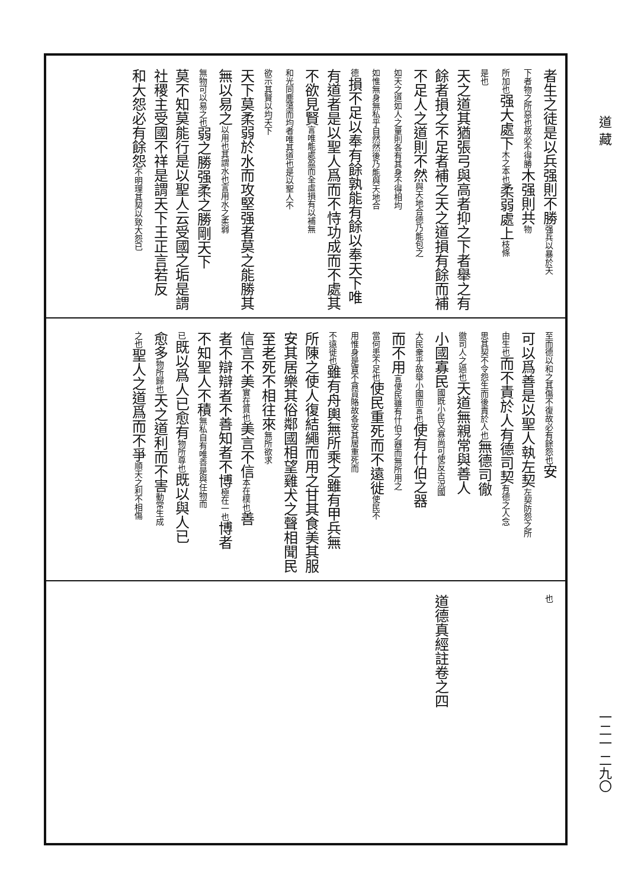道 藏
一二一 二九〇
者生之徒是以兵强則不勝强兵以暴於天
下者物之所惡也故必不得勝木强則共物
所加也强大處下木之本也柔弱處上枝條
是也
天之道其猶張弓與高者抑之下者舉之有
餘者損之不足者補之天之道損有餘而補
不足人之道則不然與天地合德乃能包之
如天之道如人之量則各有其身不得相均
如惟無身無私乎自然然後乃能與天地合
德損不足以奉有餘孰能有餘以奉天下唯
有道者是以聖人爲而不恃功成而不處其
不欲見賢言唯能處盈而全虛損有以補無
和光同塵蕩而均者唯其道也是以聖人不
欲示其賢以均天下
天下莫柔弱於水而攻堅强者莫之能勝其
無以易之以用也其謂水也言用水之柔弱
無物可以易之也弱之勝强柔之勝剛天下
莫不知莫能行是以聖人云受國之垢是謂
社稷主受國不祥是謂天下王正言若反
和大怨必有餘怨不明理其契以致大怨已
至而德以和之其傷不復故必有餘怨也安
可以爲善是以聖人執左契左契防怨之所
由生也而不責於人有德司契有德之人念
思其契不令怨生而後責於人也無德司徹
徹司人之過也天道無親常與善人
小國寡民國既小民又寡尚可使反古況國
大民衆乎故舉小國而言也使有什伯之器
而不用言使民雖有什伯之器而無所用之
當何患不足也使民重死而不遠徙使民不
用惟身是寶不貪貨賂故各安其居重死而
不遠徙也雖有舟輿無所乘之雖有甲兵無
所陳之使人復結繩而用之甘其食美其服
安其居樂其俗鄰國相望雞犬之聲相聞民
至老死不相往來無所欲求
信言不美實在質也美言不信本在樸也善
者不辯辯者不善知者不博極在一也博者
不知聖人不積無私自有唯善是與任物而
已既以爲人已愈有物所尊也既以與人已
愈多物所歸也天之道利而不害動常生成
之也聖人之道爲而不爭順天之利不相傷
也
　
　
　
　
道德真經註卷之四